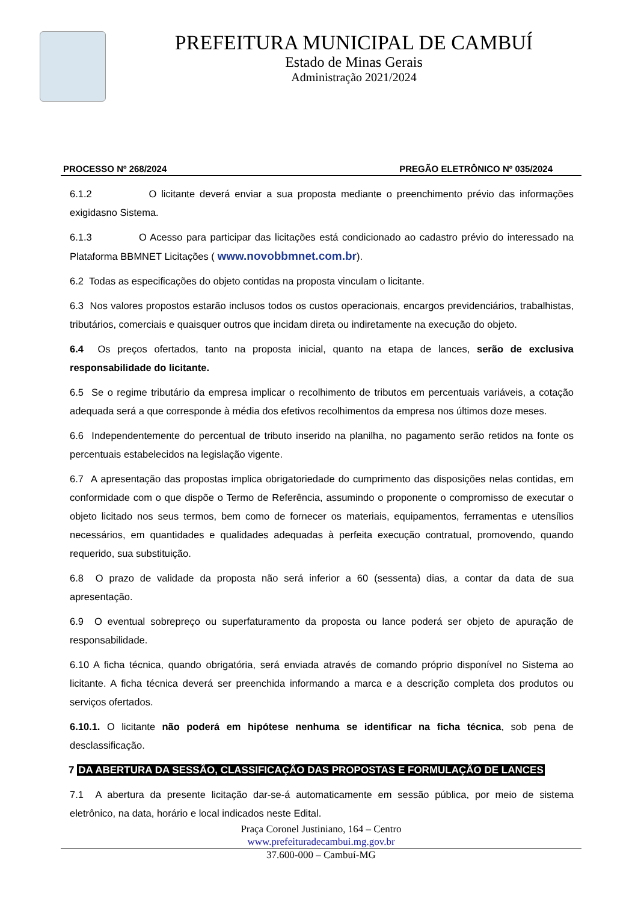PREFEITURA MUNICIPAL DE CAMBUÍ
Estado de Minas Gerais
Administração 2021/2024
PROCESSO Nº 268/2024 PREGÃO ELETRÔNICO Nº 035/2024
6.1.2 O licitante deverá enviar a sua proposta mediante o preenchimento prévio das informações exigidasno Sistema.
6.1.3 O Acesso para participar das licitações está condicionado ao cadastro prévio do interessado na Plataforma BBMNET Licitações ( www.novobbmnet.com.br).
6.2 Todas as especificações do objeto contidas na proposta vinculam o licitante.
6.3 Nos valores propostos estarão inclusos todos os custos operacionais, encargos previdenciários, trabalhistas, tributários, comerciais e quaisquer outros que incidam direta ou indiretamente na execução do objeto.
6.4 Os preços ofertados, tanto na proposta inicial, quanto na etapa de lances, serão de exclusiva responsabilidade do licitante.
6.5 Se o regime tributário da empresa implicar o recolhimento de tributos em percentuais variáveis, a cotação adequada será a que corresponde à média dos efetivos recolhimentos da empresa nos últimos doze meses.
6.6 Independentemente do percentual de tributo inserido na planilha, no pagamento serão retidos na fonte os percentuais estabelecidos na legislação vigente.
6.7 A apresentação das propostas implica obrigatoriedade do cumprimento das disposições nelas contidas, em conformidade com o que dispõe o Termo de Referência, assumindo o proponente o compromisso de executar o objeto licitado nos seus termos, bem como de fornecer os materiais, equipamentos, ferramentas e utensílios necessários, em quantidades e qualidades adequadas à perfeita execução contratual, promovendo, quando requerido, sua substituição.
6.8 O prazo de validade da proposta não será inferior a 60 (sessenta) dias, a contar da data de sua apresentação.
6.9 O eventual sobrepreço ou superfaturamento da proposta ou lance poderá ser objeto de apuração de responsabilidade.
6.10 A ficha técnica, quando obrigatória, será enviada através de comando próprio disponível no Sistema ao licitante. A ficha técnica deverá ser preenchida informando a marca e a descrição completa dos produtos ou serviços ofertados.
6.10.1. O licitante não poderá em hipótese nenhuma se identificar na ficha técnica, sob pena de desclassificação.
7 DA ABERTURA DA SESSÃO, CLASSIFICAÇÃO DAS PROPOSTAS E FORMULAÇÃO DE LANCES
7.1 A abertura da presente licitação dar-se-á automaticamente em sessão pública, por meio de sistema eletrônico, na data, horário e local indicados neste Edital.
Praça Coronel Justiniano, 164 – Centro
www.prefeituradecambui.mg.gov.br
37.600-000 – Cambuí-MG